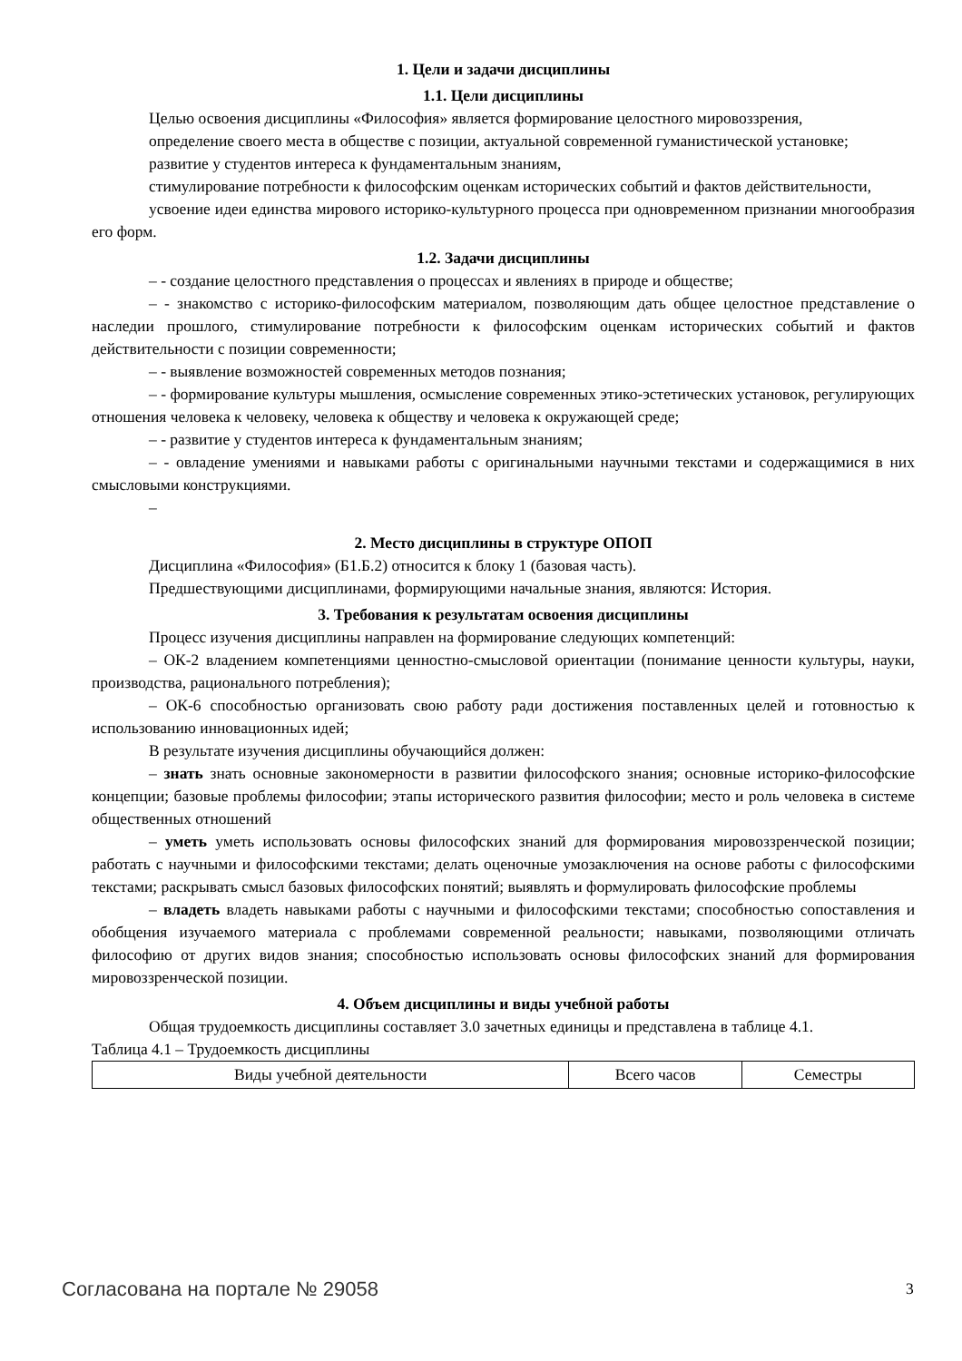1. Цели и задачи дисциплины
1.1. Цели дисциплины
Целью освоения дисциплины «Философия» является формирование целостного мировоззрения,
определение своего места в обществе с позиции, актуальной современной гуманистической установке;
развитие у студентов интереса к фундаментальным знаниям,
стимулирование потребности к философским оценкам исторических событий и фактов действительности,
усвоение идеи единства мирового историко-культурного процесса при одновременном признании многообразия его форм.
1.2. Задачи дисциплины
– - создание целостного представления о процессах и явлениях в природе и обществе;
– - знакомство с историко-философским материалом, позволяющим дать общее целостное представление о наследии прошлого, стимулирование потребности к философским оценкам исторических событий и фактов действительности с позиции современности;
– - выявление возможностей современных методов познания;
– - формирование культуры мышления, осмысление современных этико-эстетических установок, регулирующих отношения человека к человеку, человека к обществу и человека к окружающей среде;
– - развитие у студентов интереса к фундаментальным знаниям;
– - овладение умениями и навыками работы с оригинальными научными текстами и содержащимися в них смысловыми конструкциями.
–
2. Место дисциплины в структуре ОПОП
Дисциплина «Философия» (Б1.Б.2) относится к блоку 1 (базовая часть).
Предшествующими дисциплинами, формирующими начальные знания, являются: История.
3. Требования к результатам освоения дисциплины
Процесс изучения дисциплины направлен на формирование следующих компетенций:
– ОК-2 владением компетенциями ценностно-смысловой ориентации (понимание ценности культуры, науки, производства, рационального потребления);
– ОК-6 способностью организовать свою работу ради достижения поставленных целей и готовностью к использованию инновационных идей;
В результате изучения дисциплины обучающийся должен:
– знать знать основные закономерности в развитии философского знания; основные историко-философские концепции; базовые проблемы философии; этапы исторического развития философии; место и роль человека в системе общественных отношений
– уметь уметь использовать основы философских знаний для формирования мировоззренческой позиции; работать с научными и философскими текстами; делать оценочные умозаключения на основе работы с философскими текстами; раскрывать смысл базовых философских понятий; выявлять и формулировать философские проблемы
– владеть владеть навыками работы с научными и философскими текстами; способностью сопоставления и обобщения изучаемого материала с проблемами современной реальности; навыками, позволяющими отличать философию от других видов знания; способностью использовать основы философских знаний для формирования мировоззренческой позиции.
4. Объем дисциплины и виды учебной работы
Общая трудоемкость дисциплины составляет 3.0 зачетных единицы и представлена в таблице 4.1.
Таблица 4.1 – Трудоемкость дисциплины
| Виды учебной деятельности | Всего часов | Семестры |
Согласована на портале № 29058 3